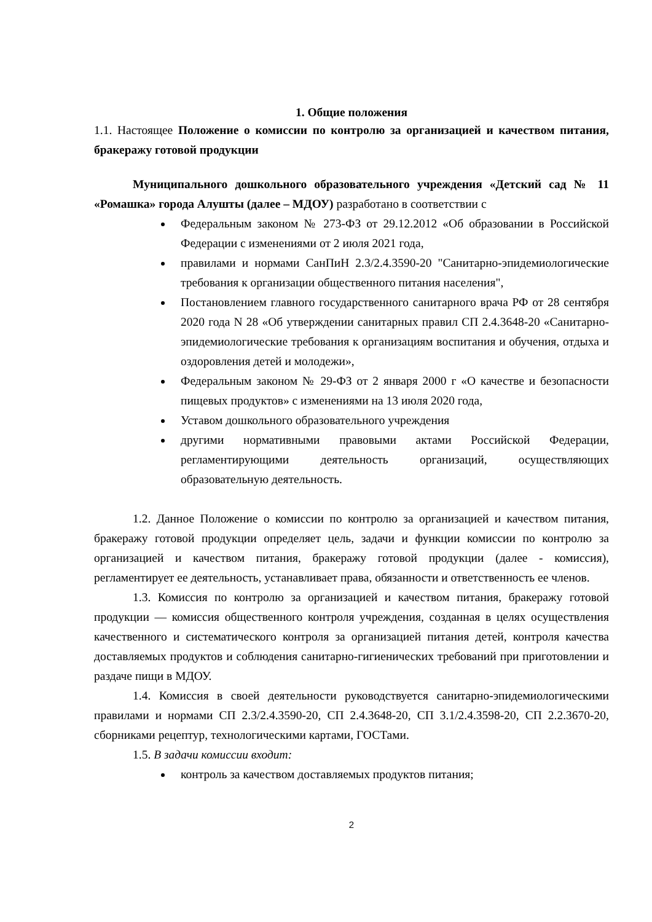1. Общие положения
1.1. Настоящее Положение о комиссии по контролю за организацией и качеством питания, бракеражу готовой продукции
Муниципального дошкольного образовательного учреждения «Детский сад № 11 «Ромашка» города Алушты (далее – МДОУ) разработано в соответствии с
Федеральным законом № 273-ФЗ от 29.12.2012 «Об образовании в Российской Федерации с изменениями от 2 июля 2021 года,
правилами и нормами СанПиН 2.3/2.4.3590-20 "Санитарно-эпидемиологические требования к организации общественного питания населения",
Постановлением главного государственного санитарного врача РФ от 28 сентября 2020 года N 28 «Об утверждении санитарных правил СП 2.4.3648-20 «Санитарно-эпидемиологические требования к организациям воспитания и обучения, отдыха и оздоровления детей и молодежи»,
Федеральным законом № 29-ФЗ от 2 января 2000 г «О качестве и безопасности пищевых продуктов» с изменениями на 13 июля 2020 года,
Уставом дошкольного образовательного учреждения
другими нормативными правовыми актами Российской Федерации, регламентирующими деятельность организаций, осуществляющих образовательную деятельность.
1.2. Данное Положение о комиссии по контролю за организацией и качеством питания, бракеражу готовой продукции определяет цель, задачи и функции комиссии по контролю за организацией и качеством питания, бракеражу готовой продукции (далее - комиссия), регламентирует ее деятельность, устанавливает права, обязанности и ответственность ее членов.
1.3. Комиссия по контролю за организацией и качеством питания, бракеражу готовой продукции — комиссия общественного контроля учреждения, созданная в целях осуществления качественного и систематического контроля за организацией питания детей, контроля качества доставляемых продуктов и соблюдения санитарно-гигиенических требований при приготовлении и раздаче пищи в МДОУ.
1.4. Комиссия в своей деятельности руководствуется санитарно-эпидемиологическими правилами и нормами СП 2.3/2.4.3590-20, СП 2.4.3648-20, СП 3.1/2.4.3598-20, СП 2.2.3670-20, сборниками рецептур, технологическими картами, ГОСТами.
1.5. В задачи комиссии входит:
контроль за качеством доставляемых продуктов питания;
2